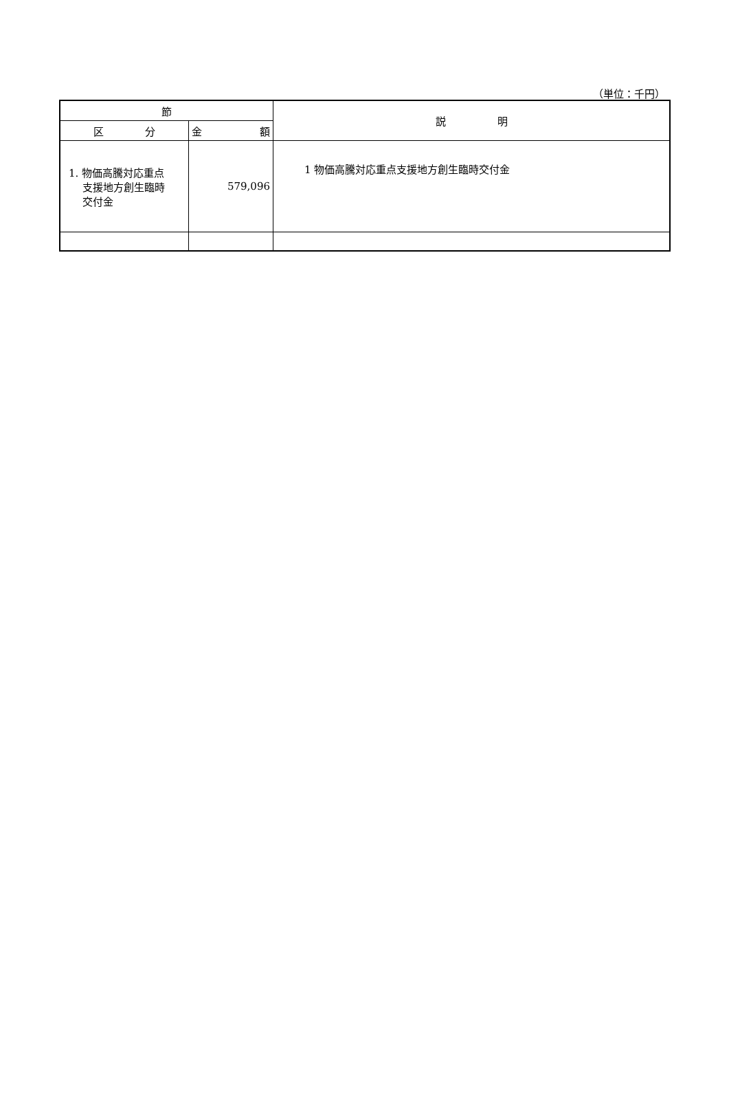（単位：千円）
| 節 | | 説 明 |
| --- | --- | --- |
| 区 分 | 金 額 | |
| 1. 物価高騰対応重点 支援地方創生臨時 交付金 | 579,096 | 1 物価高騰対応重点支援地方創生臨時交付金 |